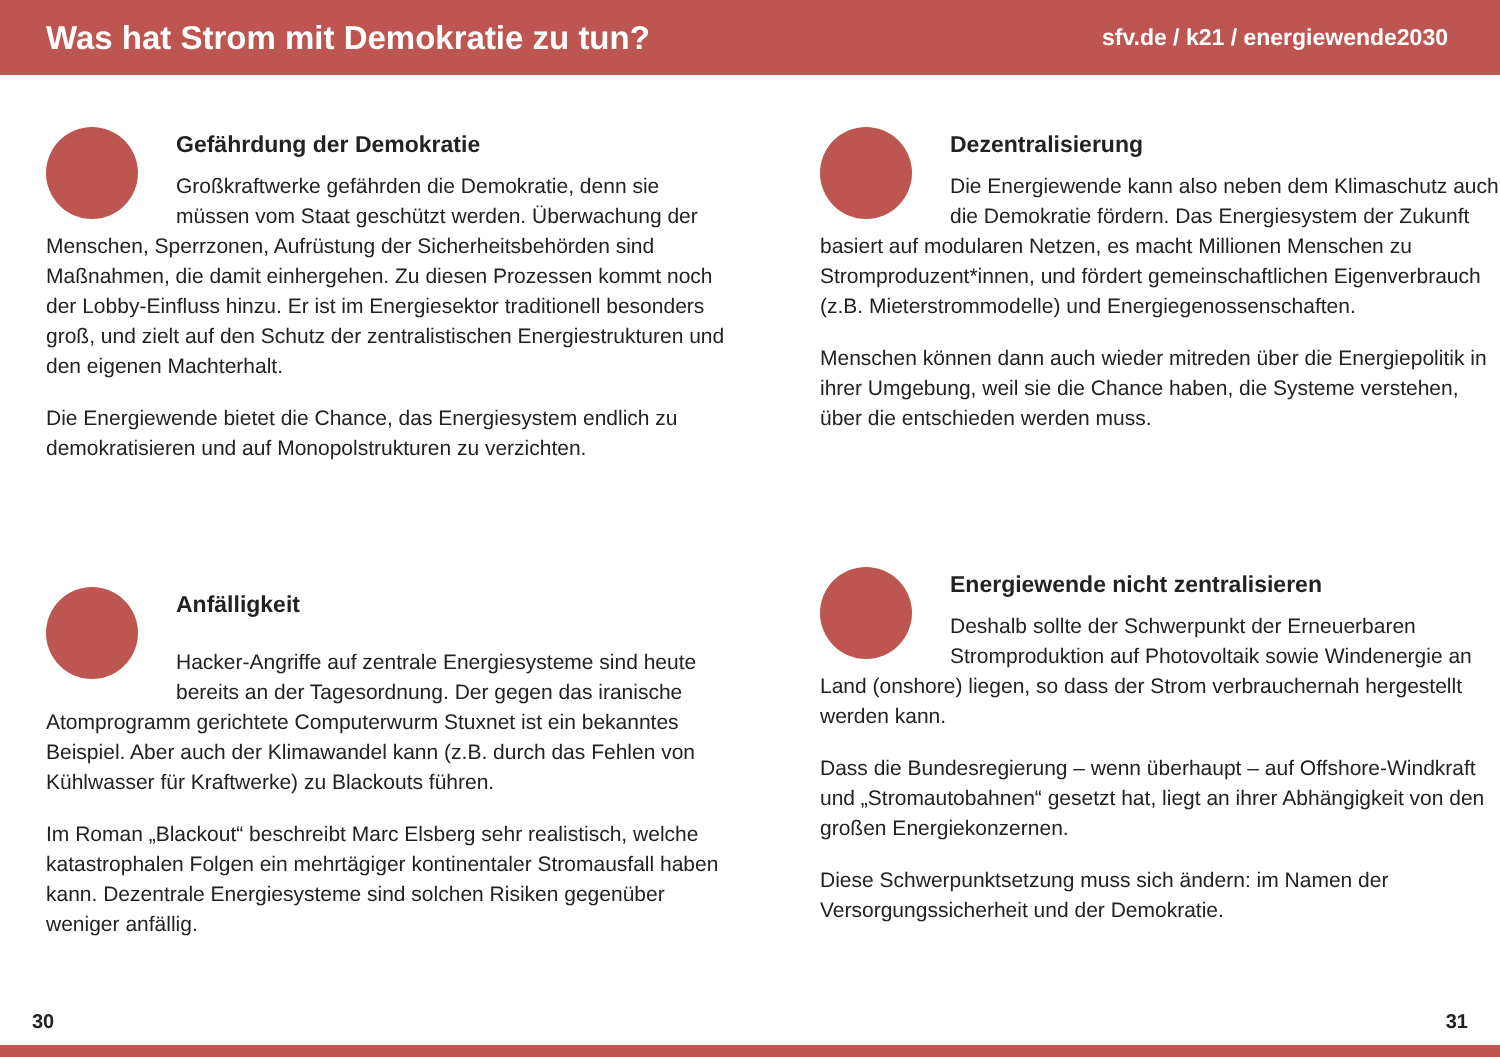Was hat Strom mit Demokratie zu tun?
sfv.de / k21 / energiewende2030
Gefährdung der Demokratie
Großkraftwerke gefährden die Demokratie, denn sie müssen vom Staat geschützt werden. Überwachung der Menschen, Sperrzonen, Aufrüstung der Sicherheitsbehörden sind Maßnahmen, die damit einhergehen. Zu diesen Prozessen kommt noch der Lobby-Einfluss hinzu. Er ist im Energiesektor traditionell besonders groß, und zielt auf den Schutz der zentralistischen Energiestrukturen und den eigenen Machterhalt.
Die Energiewende bietet die Chance, das Energiesystem endlich zu demokratisieren und auf Monopolstrukturen zu verzichten.
Dezentralisierung
Die Energiewende kann also neben dem Klima­schutz auch die Demokratie fördern. Das Energie­system der Zukunft basiert auf modularen Netzen, es macht Millionen Menschen zu Stromproduzent*innen, und fördert gemeinschaftlichen Eigenverbrauch (z.B. Mieterstrommodelle) und Energiegenossenschaften.
Menschen können dann auch wieder mitreden über die Energie­politik in ihrer Umgebung, weil sie die Chance haben, die Systeme verstehen, über die entschieden werden muss.
Anfälligkeit
Hacker-Angriffe auf zentrale Energiesysteme sind heute bereits an der Tagesordnung. Der gegen das iranische Atomprogramm gerichtete Computerwurm Stuxnet ist ein bekanntes Beispiel. Aber auch der Klimawandel kann (z.B. durch das Fehlen von Kühlwasser für Kraftwerke) zu Blackouts führen.
Im Roman „Blackout“ beschreibt Marc Elsberg sehr realistisch, welche katastrophalen Folgen ein mehrtägiger kontinentaler Stromausfall haben kann. Dezentrale Energiesysteme sind solchen Risiken gegenüber weniger anfällig.
Energiewende nicht zentralisieren
Deshalb sollte der Schwerpunkt der Erneuerbaren Stromproduktion auf Photovoltaik sowie Windenergie an Land (onshore) liegen, so dass der Strom verbrauchernah hergestellt werden kann.
Dass die Bundesregierung – wenn überhaupt – auf Offshore-Windkraft und „Stromautobahnen“ gesetzt hat, liegt an ihrer Abhängigkeit von den großen Energiekonzernen.
Diese Schwerpunktsetzung muss sich ändern: im Namen der Versorgungssicherheit und der Demokratie.
30 31